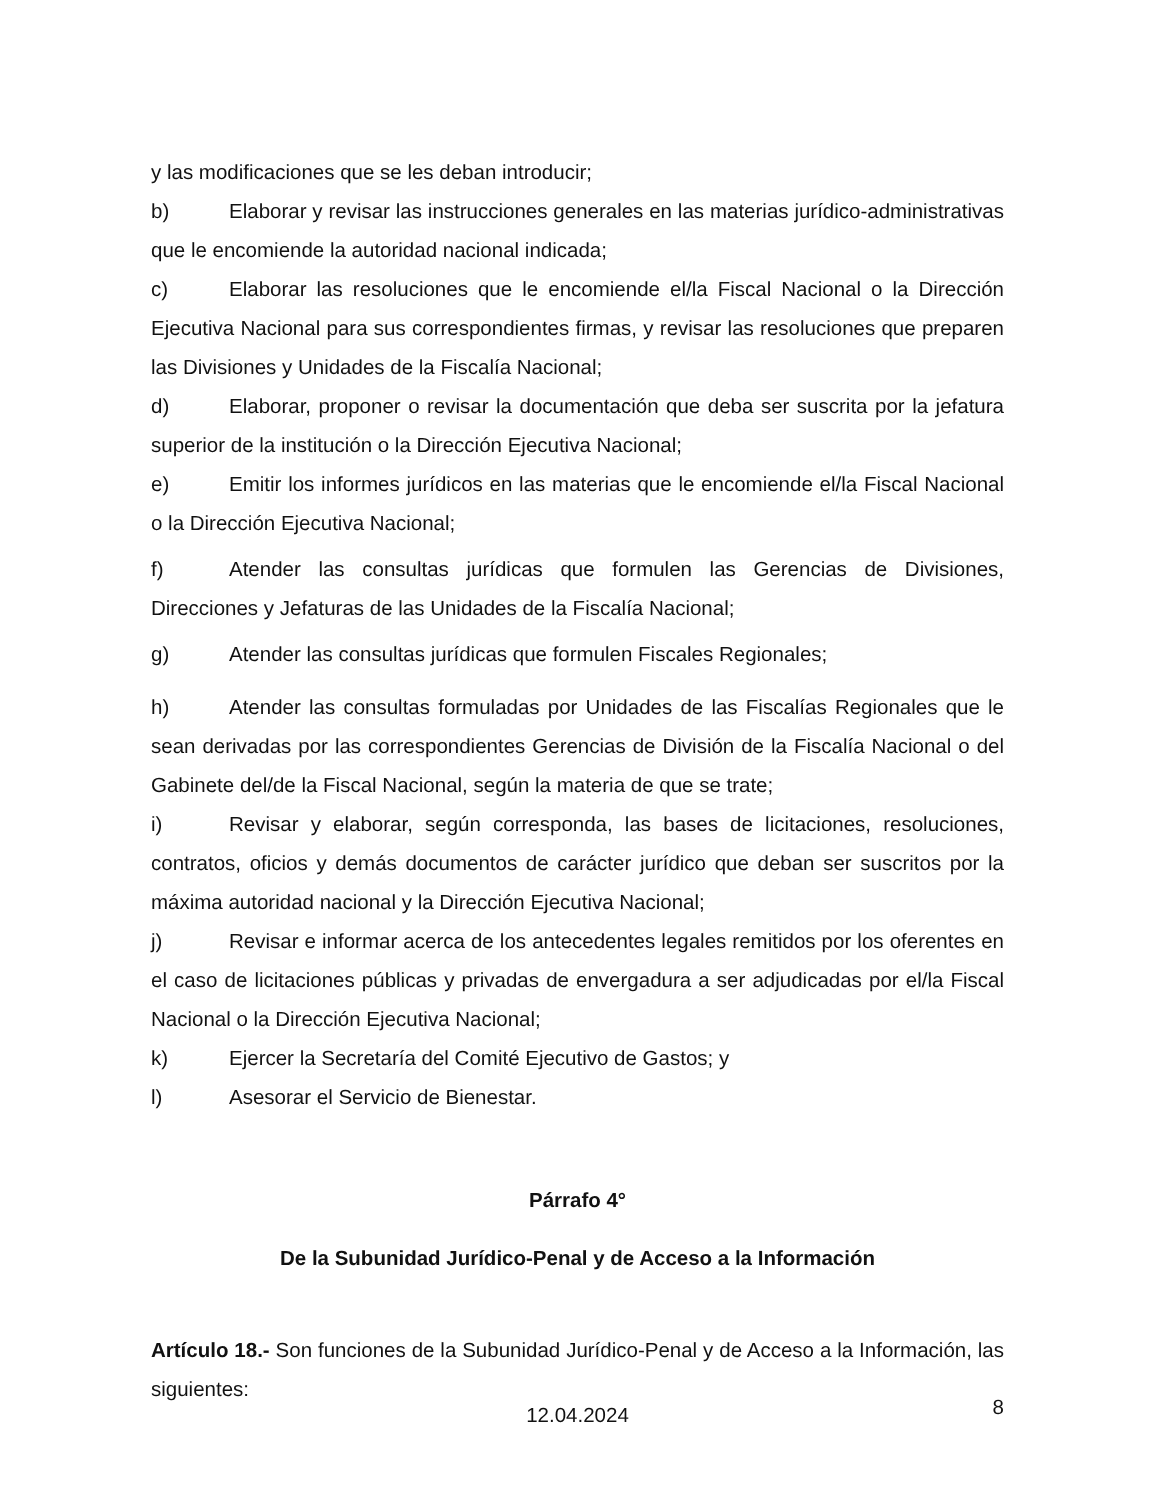y las modificaciones que se les deban introducir;
b) Elaborar y revisar las instrucciones generales en las materias jurídico-administrativas que le encomiende la autoridad nacional indicada;
c) Elaborar las resoluciones que le encomiende el/la Fiscal Nacional o la Dirección Ejecutiva Nacional para sus correspondientes firmas, y revisar las resoluciones que preparen las Divisiones y Unidades de la Fiscalía Nacional;
d) Elaborar, proponer o revisar la documentación que deba ser suscrita por la jefatura superior de la institución o la Dirección Ejecutiva Nacional;
e) Emitir los informes jurídicos en las materias que le encomiende el/la Fiscal Nacional o la Dirección Ejecutiva Nacional;
f) Atender las consultas jurídicas que formulen las Gerencias de Divisiones, Direcciones y Jefaturas de las Unidades de la Fiscalía Nacional;
g) Atender las consultas jurídicas que formulen Fiscales Regionales;
h) Atender las consultas formuladas por Unidades de las Fiscalías Regionales que le sean derivadas por las correspondientes Gerencias de División de la Fiscalía Nacional o del Gabinete del/de la Fiscal Nacional, según la materia de que se trate;
i) Revisar y elaborar, según corresponda, las bases de licitaciones, resoluciones, contratos, oficios y demás documentos de carácter jurídico que deban ser suscritos por la máxima autoridad nacional y la Dirección Ejecutiva Nacional;
j) Revisar e informar acerca de los antecedentes legales remitidos por los oferentes en el caso de licitaciones públicas y privadas de envergadura a ser adjudicadas por el/la Fiscal Nacional o la Dirección Ejecutiva Nacional;
k) Ejercer la Secretaría del Comité Ejecutivo de Gastos; y
l) Asesorar el Servicio de Bienestar.
Párrafo 4°
De la Subunidad Jurídico-Penal y de Acceso a la Información
Artículo 18.- Son funciones de la Subunidad Jurídico-Penal y de Acceso a la Información, las siguientes:
12.04.2024
8